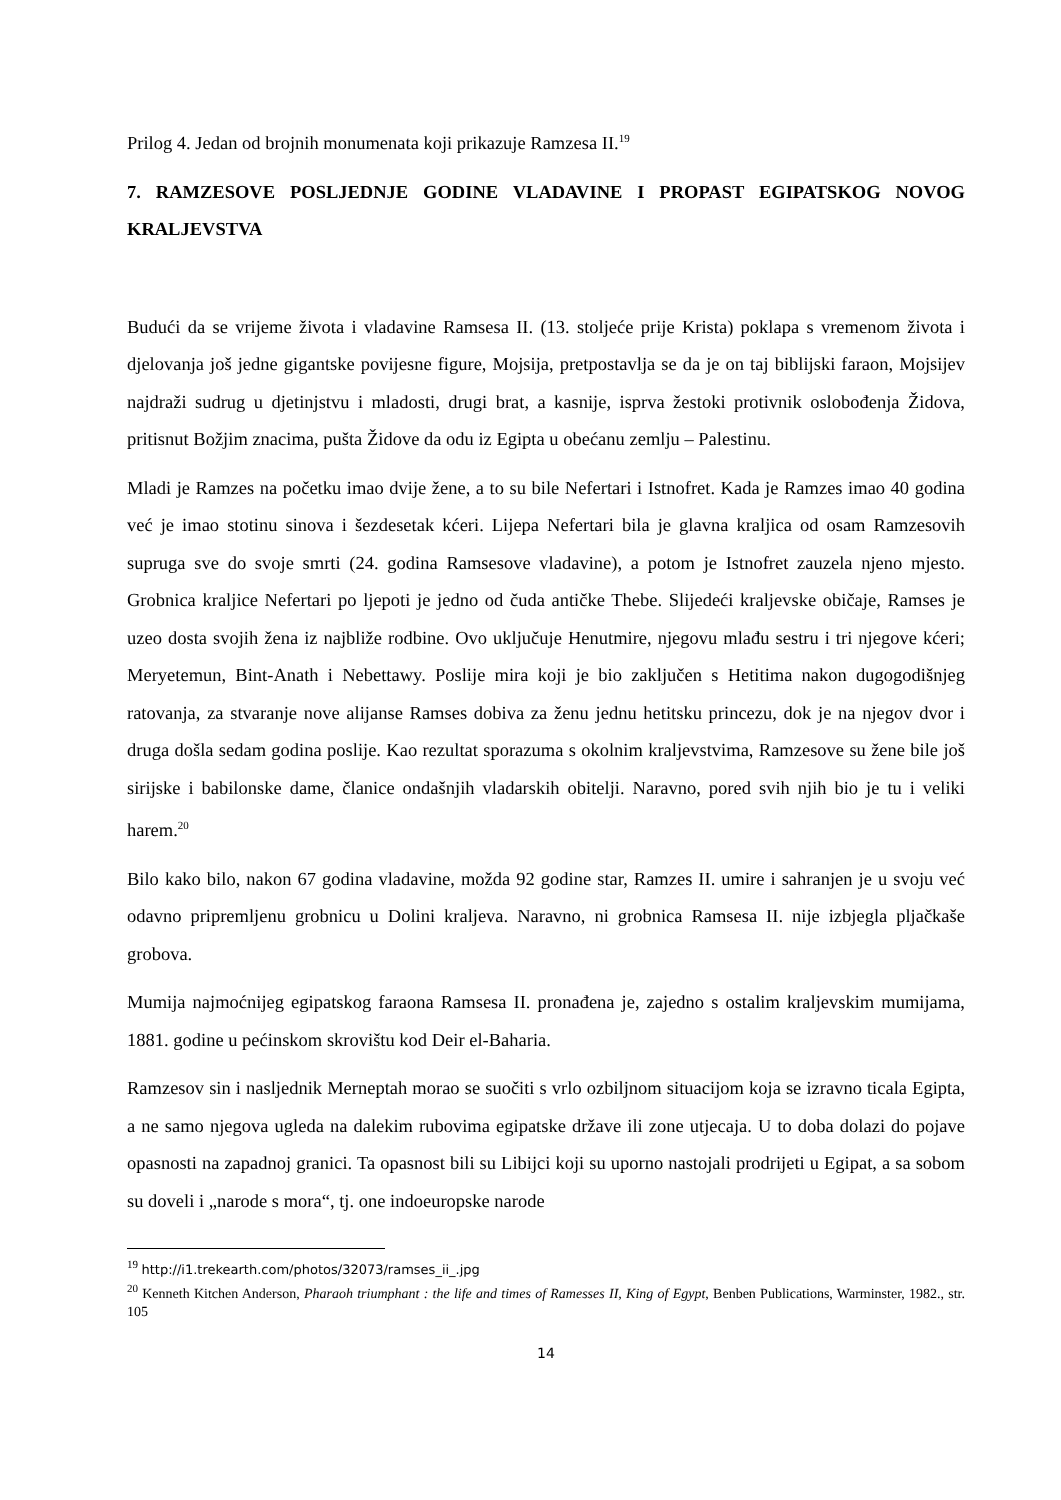Prilog 4. Jedan od brojnih monumenata koji prikazuje Ramzesa II.<sup>19</sup>
7. RAMZESOVE POSLJEDNJE GODINE VLADAVINE I PROPAST EGIPATSKOG NOVOG KRALJEVSTVA
Budući da se vrijeme života i vladavine Ramsesa II. (13. stoljeće prije Krista) poklapa s vremenom života i djelovanja još jedne gigantske povijesne figure, Mojsija, pretpostavlja se da je on taj biblijski faraon, Mojsijev najdraži sudrug u djetinjstvu i mladosti, drugi brat, a kasnije, isprva žestoki protivnik oslobođenja Židova, pritisnut Božjim znacima, pušta Židove da odu iz Egipta u obećanu zemlju – Palestinu.
Mladi je Ramzes na početku imao dvije žene, a to su bile Nefertari i Istnofret. Kada je Ramzes imao 40 godina već je imao stotinu sinova i šezdesetak kćeri. Lijepa Nefertari bila je glavna kraljica od osam Ramzesovih supruga sve do svoje smrti (24. godina Ramsesove vladavine), a potom je Istnofret zauzela njeno mjesto. Grobnica kraljice Nefertari po ljepoti je jedno od čuda antičke Thebe. Slijedeći kraljevske običaje, Ramses je uzeo dosta svojih žena iz najbliže rodbine. Ovo uključuje Henutmire, njegovu mlađu sestru i tri njegove kćeri; Meryetemun, Bint-Anath i Nebettawy. Poslije mira koji je bio zaključen s Hetitima nakon dugogodišnjeg ratovanja, za stvaranje nove alijanse Ramses dobiva za ženu jednu hetitsku princezu, dok je na njegov dvor i druga došla sedam godina poslije. Kao rezultat sporazuma s okolnim kraljevstvima, Ramzesove su žene bile još sirijske i babilonske dame, članice ondašnjih vladarskih obitelji. Naravno, pored svih njih bio je tu i veliki harem.<sup>20</sup>
Bilo kako bilo, nakon 67 godina vladavine, možda 92 godine star, Ramzes II. umire i sahranjen je u svoju već odavno pripremljenu grobnicu u Dolini kraljeva. Naravno, ni grobnica Ramsesa II. nije izbjegla pljačkaše grobova.
Mumija najmoćnijeg egipatskog faraona Ramsesa II. pronađena je, zajedno s ostalim kraljevskim mumijama, 1881. godine u pećinskom skrovištu kod Deir el-Baharia.
Ramzesov sin i nasljednik Merneptah morao se suočiti s vrlo ozbiljnom situacijom koja se izravno ticala Egipta, a ne samo njegova ugleda na dalekim rubovima egipatske države ili zone utjecaja. U to doba dolazi do pojave opasnosti na zapadnoj granici. Ta opasnost bili su Libijci koji su uporno nastojali prodrijeti u Egipat, a sa sobom su doveli i „narode s mora“, tj. one indoeuropske narode
<sup>19</sup> http://i1.trekearth.com/photos/32073/ramses_ii_.jpg
<sup>20</sup> Kenneth Kitchen Anderson, Pharaoh triumphant : the life and times of Ramesses II, King of Egypt, Benben Publications, Warminster, 1982., str. 105
14